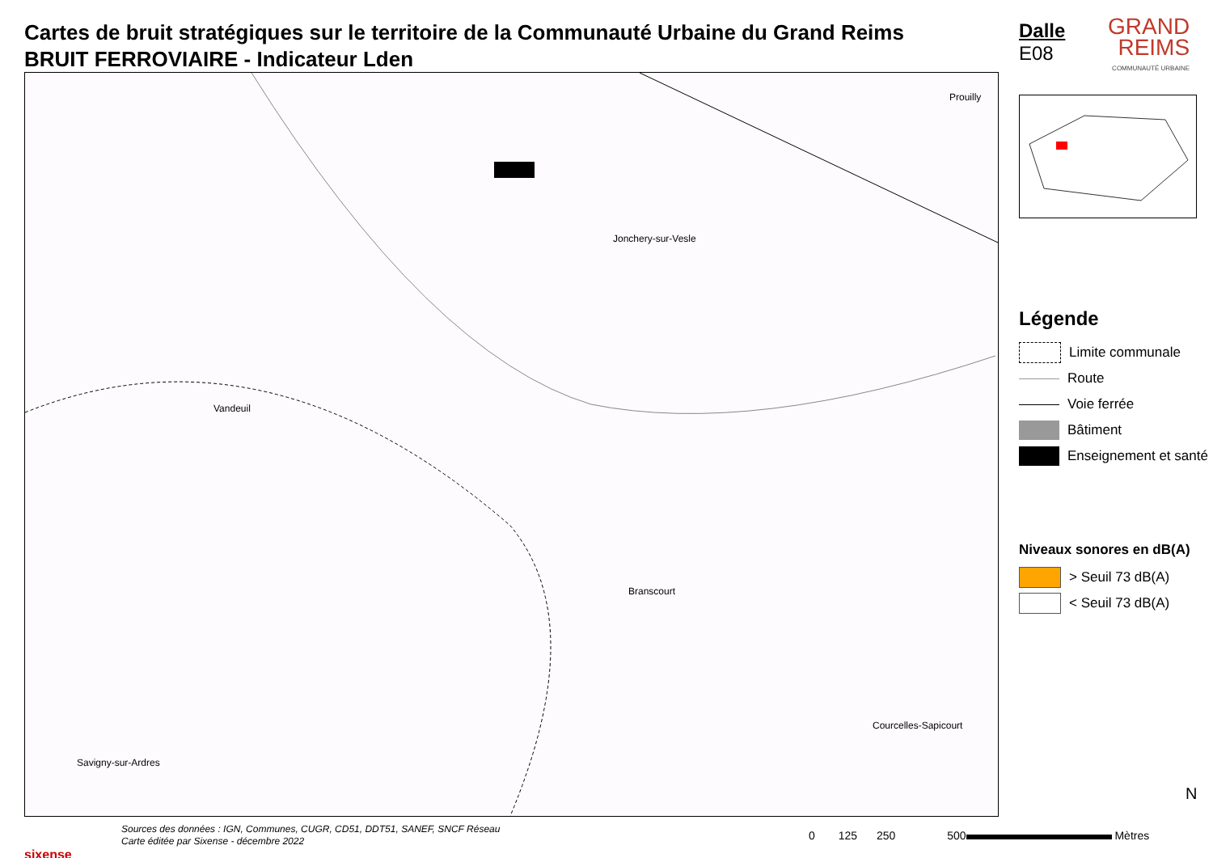Cartes de bruit stratégiques sur le territoire de la Communauté Urbaine du Grand Reims
BRUIT FERROVIAIRE - Indicateur Lden
Dalle
E08
GRAND
REIMS
COMMUNAUTÉ URBAINE
Prouilly
Jonchery-sur-Vesle
Vandeuil
Branscourt
Courcelles-Sapicourt
Savigny-sur-Ardres
Légende
Limite communale
Route
Voie ferrée
Bâtiment
Enseignement et santé
Niveaux sonores en dB(A)
> Seuil 73 dB(A)
< Seuil 73 dB(A)
sixense
Sources des données : IGN, Communes, CUGR, CD51, DDT51, SANEF, SNCF Réseau
Carte éditée par Sixense - décembre 2022
0 125 250 500
Mètres
N